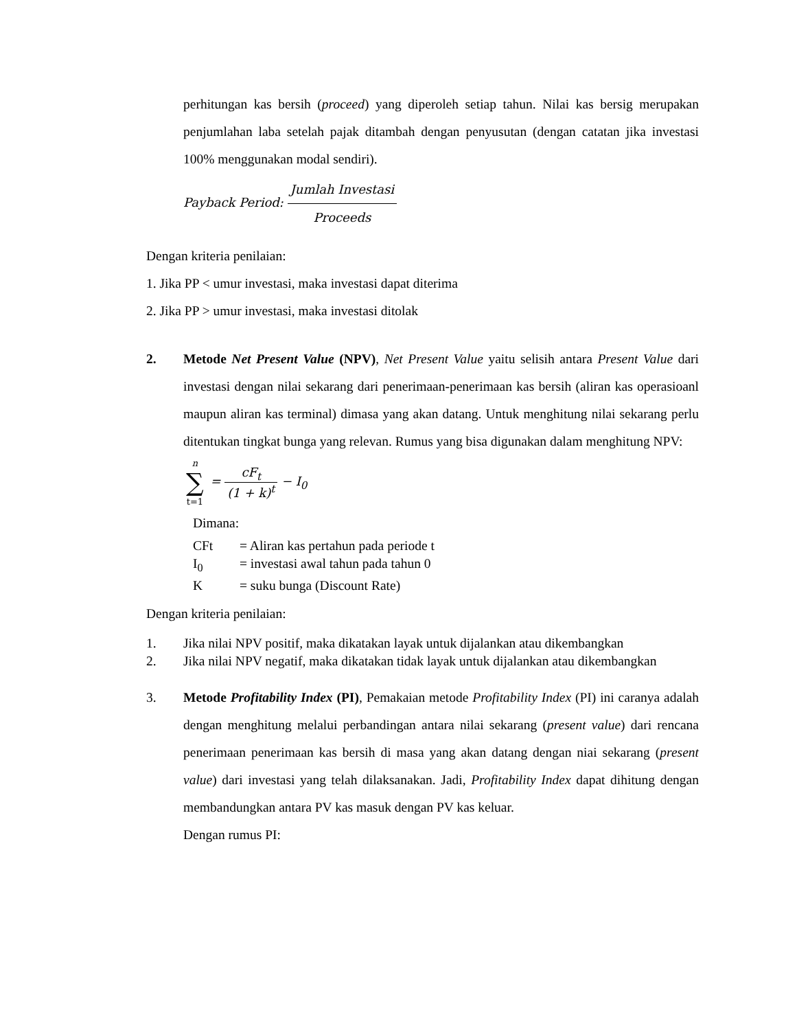perhitungan kas bersih (proceed) yang diperoleh setiap tahun. Nilai kas bersig merupakan penjumlahan laba setelah pajak ditambah dengan penyusutan (dengan catatan jika investasi 100% menggunakan modal sendiri).
Payback Period: Jumlah Investasi Proceeds
Dengan kriteria penilaian:
1. Jika PP < umur investasi, maka investasi dapat diterima
2. Jika PP > umur investasi, maka investasi ditolak
2. Metode Net Present Value (NPV), Net Present Value yaitu selisih antara Present Value dari investasi dengan nilai sekarang dari penerimaan-penerimaan kas bersih (aliran kas operasioanl maupun aliran kas terminal) dimasa yang akan datang. Untuk menghitung nilai sekarang perlu ditentukan tingkat bunga yang relevan. Rumus yang bisa digunakan dalam menghitung NPV:
n ∑ t=1 = cF<sub>t</sub> (1 + k)<sup>t</sup> − I<sub>0</sub>
Dimana:
CFt = Aliran kas pertahun pada periode t
I<sub>0</sub> = investasi awal tahun pada tahun 0
K = suku bunga (Discount Rate)
Dengan kriteria penilaian:
1. Jika nilai NPV positif, maka dikatakan layak untuk dijalankan atau dikembangkan
2. Jika nilai NPV negatif, maka dikatakan tidak layak untuk dijalankan atau dikembangkan
3. Metode Profitability Index (PI), Pemakaian metode Profitability Index (PI) ini caranya adalah dengan menghitung melalui perbandingan antara nilai sekarang (present value) dari rencana penerimaan penerimaan kas bersih di masa yang akan datang dengan niai sekarang (present value) dari investasi yang telah dilaksanakan. Jadi, Profitability Index dapat dihitung dengan membandungkan antara PV kas masuk dengan PV kas keluar.
Dengan rumus PI: